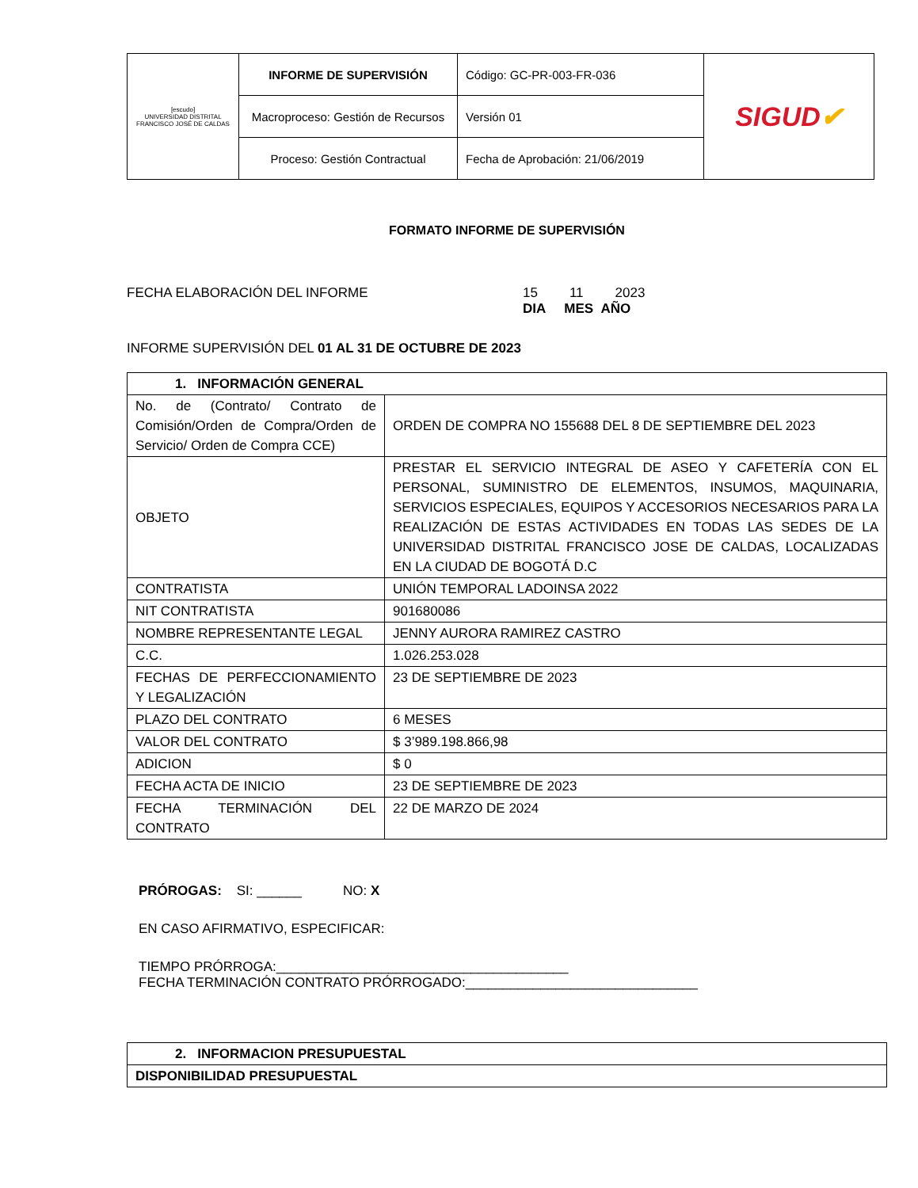| [escudo] UNIVERSIDAD DISTRITAL FRANCISCO JOSÉ DE CALDAS | INFORME DE SUPERVISIÓN | Código: GC-PR-003-FR-036 | SIGUD ✔ |
| | Macroproceso: Gestión de Recursos | Versión 01 | |
| | Proceso: Gestión Contractual | Fecha de Aprobación: 21/06/2019 | |
FORMATO INFORME DE SUPERVISIÓN
FECHA ELABORACIÓN DEL INFORME 15 11 2023
DIA MES AÑO
INFORME SUPERVISIÓN DEL 01 AL 31 DE OCTUBRE DE 2023
| 1. INFORMACIÓN GENERAL | |
| --- | --- |
| No. de (Contrato/ Contrato de Comisión/Orden de Compra/Orden de Servicio/ Orden de Compra CCE) | ORDEN DE COMPRA NO 155688 DEL 8 DE SEPTIEMBRE DEL 2023 |
| OBJETO | PRESTAR EL SERVICIO INTEGRAL DE ASEO Y CAFETERÍA CON EL PERSONAL, SUMINISTRO DE ELEMENTOS, INSUMOS, MAQUINARIA, SERVICIOS ESPECIALES, EQUIPOS Y ACCESORIOS NECESARIOS PARA LA REALIZACIÓN DE ESTAS ACTIVIDADES EN TODAS LAS SEDES DE LA UNIVERSIDAD DISTRITAL FRANCISCO JOSE DE CALDAS, LOCALIZADAS EN LA CIUDAD DE BOGOTÁ D.C |
| CONTRATISTA | UNIÓN TEMPORAL LADOINSA 2022 |
| NIT CONTRATISTA | 901680086 |
| NOMBRE REPRESENTANTE LEGAL | JENNY AURORA RAMIREZ CASTRO |
| C.C. | 1.026.253.028 |
| FECHAS DE PERFECCIONAMIENTO Y LEGALIZACIÓN | 23 DE SEPTIEMBRE DE 2023 |
| PLAZO DEL CONTRATO | 6 MESES |
| VALOR DEL CONTRATO | $ 3’989.198.866,98 |
| ADICION | $ 0 |
| FECHA ACTA DE INICIO | 23 DE SEPTIEMBRE DE 2023 |
| FECHA TERMINACIÓN DEL CONTRATO | 22 DE MARZO DE 2024 |
PRÓROGAS: SI: ______ NO: X
EN CASO AFIRMATIVO, ESPECIFICAR:
TIEMPO PRÓRROGA:_______________________________________
FECHA TERMINACIÓN CONTRATO PRÓRROGADO:_______________________________
| 2. INFORMACION PRESUPUESTAL |
| --- |
| DISPONIBILIDAD PRESUPUESTAL |